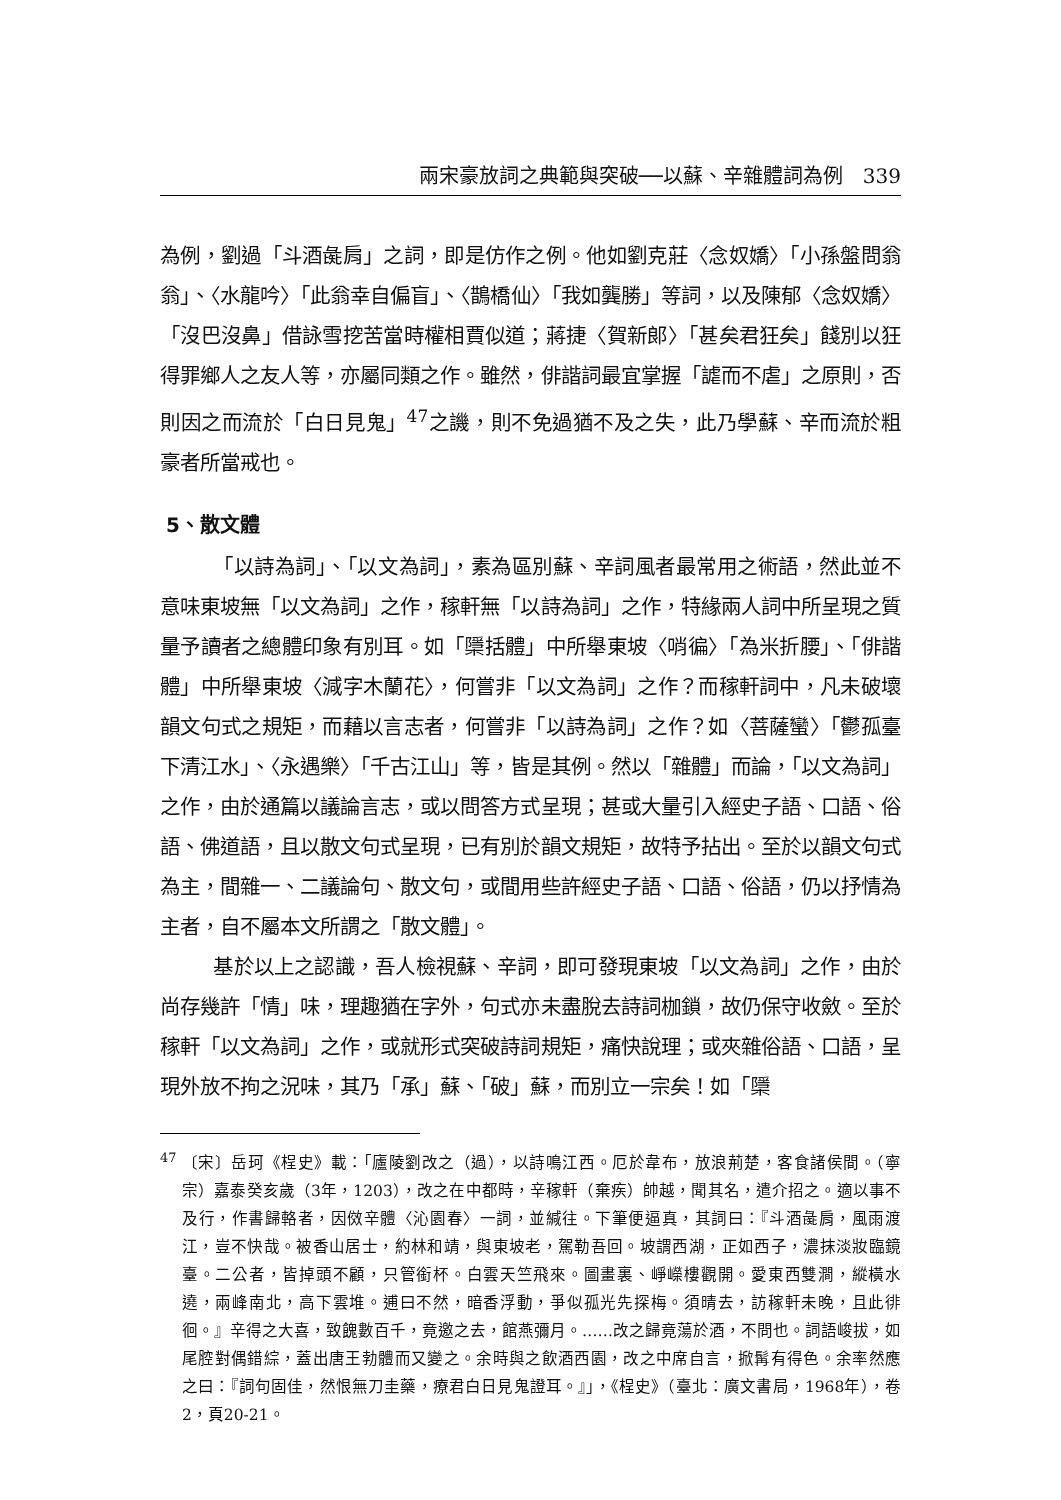兩宋豪放詞之典範與突破──以蘇、辛雜體詞為例　339
為例，劉過「斗酒彘肩」之詞，即是仿作之例。他如劉克莊〈念奴嬌〉「小孫盤問翁翁」、〈水龍吟〉「此翁幸自偏盲」、〈鵲橋仙〉「我如龔勝」等詞，以及陳郁〈念奴嬌〉「沒巴沒鼻」借詠雪挖苦當時權相賈似道；蔣捷〈賀新郎〉「甚矣君狂矣」餞別以狂得罪鄉人之友人等，亦屬同類之作。雖然，俳諧詞最宜掌握「謔而不虐」之原則，否則因之而流於「白日見鬼」<sup>47</sup>之譏，則不免過猶不及之失，此乃學蘇、辛而流於粗豪者所當戒也。
5、散文體
「以詩為詞」、「以文為詞」，素為區別蘇、辛詞風者最常用之術語，然此並不意味東坡無「以文為詞」之作，稼軒無「以詩為詞」之作，特緣兩人詞中所呈現之質量予讀者之總體印象有別耳。如「檃括體」中所舉東坡〈哨徧〉「為米折腰」、「俳諧體」中所舉東坡〈減字木蘭花〉，何嘗非「以文為詞」之作？而稼軒詞中，凡未破壞韻文句式之規矩，而藉以言志者，何嘗非「以詩為詞」之作？如〈菩薩蠻〉「鬱孤臺下清江水」、〈永遇樂〉「千古江山」等，皆是其例。然以「雜體」而論，「以文為詞」之作，由於通篇以議論言志，或以問答方式呈現；甚或大量引入經史子語、口語、俗語、佛道語，且以散文句式呈現，已有別於韻文規矩，故特予拈出。至於以韻文句式為主，間雜一、二議論句、散文句，或間用些許經史子語、口語、俗語，仍以抒情為主者，自不屬本文所謂之「散文體」。
基於以上之認識，吾人檢視蘇、辛詞，即可發現東坡「以文為詞」之作，由於尚存幾許「情」味，理趣猶在字外，句式亦未盡脫去詩詞枷鎖，故仍保守收斂。至於稼軒「以文為詞」之作，或就形式突破詩詞規矩，痛快說理；或夾雜俗語、口語，呈現外放不拘之況味，其乃「承」蘇、「破」蘇，而別立一宗矣！如「檃
<sup>47</sup> 〔宋〕岳珂《桯史》載：「廬陵劉改之（過），以詩鳴江西。厄於韋布，放浪荊楚，客食諸侯間。（寧宗）嘉泰癸亥歲（3年，1203），改之在中都時，辛稼軒（棄疾）帥越，聞其名，遣介招之。適以事不及行，作書歸輅者，因傚辛體〈沁園春〉一詞，並緘往。下筆便逼真，其詞曰：『斗酒彘肩，風雨渡江，豈不快哉。被香山居士，約林和靖，與東坡老，駕勒吾回。坡謂西湖，正如西子，濃抹淡妝臨鏡臺。二公者，皆掉頭不顧，只管銜杯。白雲天竺飛來。圖畫裏、崢嶸樓觀開。愛東西雙澗，縱橫水遶，兩峰南北，高下雲堆。逋曰不然，暗香浮動，爭似孤光先探梅。須晴去，訪稼軒未晚，且此徘徊。』辛得之大喜，致餽數百千，竟邀之去，館燕彌月。……改之歸竟蕩於酒，不問也。詞語峻拔，如尾腔對偶錯綜，蓋出唐王勃體而又變之。余時與之飲酒西園，改之中席自言，掀髯有得色。余率然應之曰：『詞句固佳，然恨無刀圭藥，療君白日見鬼證耳。』」，《桯史》（臺北：廣文書局，1968年），卷2，頁20-21。